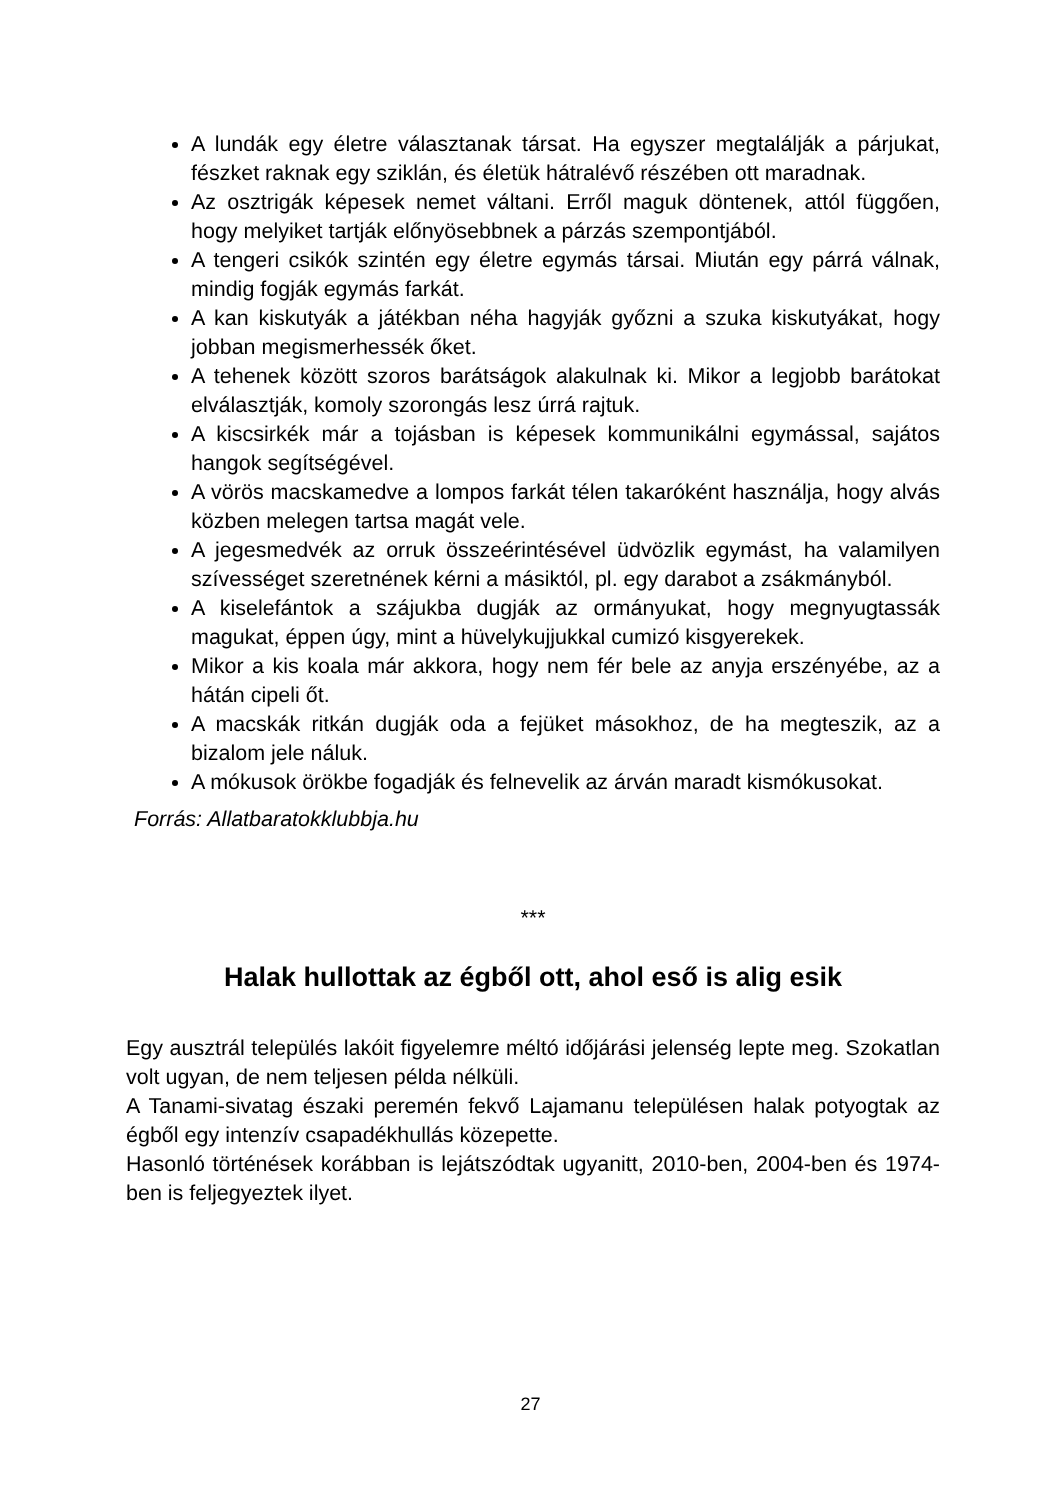A lundák egy életre választanak társat. Ha egyszer megtalálják a párjukat, fészket raknak egy sziklán, és életük hátralévő részében ott maradnak.
Az osztrigák képesek nemet váltani. Erről maguk döntenek, attól függően, hogy melyiket tartják előnyösebbnek a párzás szempontjából.
A tengeri csikók szintén egy életre egymás társai. Miután egy párrá válnak, mindig fogják egymás farkát.
A kan kiskutyák a játékban néha hagyják győzni a szuka kiskutyákat, hogy jobban megismerhessék őket.
A tehenek között szoros barátságok alakulnak ki. Mikor a legjobb barátokat elválasztják, komoly szorongás lesz úrrá rajtuk.
A kiscsirkék már a tojásban is képesek kommunikálni egymással, sajátos hangok segítségével.
A vörös macskamedve a lompos farkát télen takaróként használja, hogy alvás közben melegen tartsa magát vele.
A jegesmedvék az orruk összeérintésével üdvözlik egymást, ha valamilyen szívességet szeretnének kérni a másiktól, pl. egy darabot a zsákmányból.
A kiselefántok a szájukba dugják az ormányukat, hogy megnyugtassák magukat, éppen úgy, mint a hüvelykujjukkal cumizó kisgyerekek.
Mikor a kis koala már akkora, hogy nem fér bele az anyja erszényébe, az a hátán cipeli őt.
A macskák ritkán dugják oda a fejüket másokhoz, de ha megteszik, az a bizalom jele náluk.
A mókusok örökbe fogadják és felnevelik az árván maradt kismókusokat.
Forrás: Allatbaratokklubbja.hu
***
Halak hullottak az égből ott, ahol eső is alig esik
Egy ausztrál település lakóit figyelemre méltó időjárási jelenség lepte meg. Szokatlan volt ugyan, de nem teljesen példa nélküli.
A Tanami-sivatag északi peremén fekvő Lajamanu településen halak potyogtak az égből egy intenzív csapadékhullás közepette.
Hasonló történések korábban is lejátszódtak ugyanitt, 2010-ben, 2004-ben és 1974-ben is feljegyeztek ilyet.
27